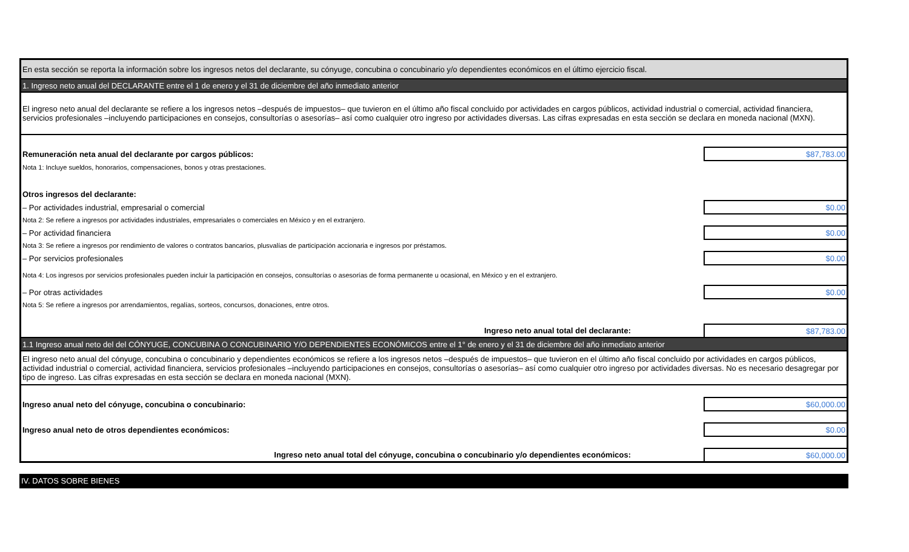| En esta sección se reporta la información sobre los ingresos netos del declarante, su cónyuge, concubina o concubinario y/o dependientes económicos en el último ejercicio fiscal. | |
| 1. Ingreso neto anual del DECLARANTE entre el 1 de enero y el 31 de diciembre del año inmediato anterior | |
| El ingreso neto anual del declarante se refiere a los ingresos netos –después de impuestos– que tuvieron en el último año fiscal concluido por actividades en cargos públicos, actividad industrial o comercial, actividad financiera, servicios profesionales –incluyendo participaciones en consejos, consultorías o asesorías– así como cualquier otro ingreso por actividades diversas. Las cifras expresadas en esta sección se declara en moneda nacional (MXN). | |
| Remuneración neta anual del declarante por cargos públicos: | $87,783.00 |
| Nota 1: Incluye sueldos, honorarios, compensaciones, bonos y otras prestaciones. | |
| Otros ingresos del declarante: | |
| – Por actividades industrial, empresarial o comercial | $0.00 |
| Nota 2: Se refiere a ingresos por actividades industriales, empresariales o comerciales en México y en el extranjero. | |
| – Por actividad financiera | $0.00 |
| Nota 3: Se refiere a ingresos por rendimiento de valores o contratos bancarios, plusvalías de participación accionaria e ingresos por préstamos. | |
| – Por servicios profesionales | $0.00 |
| Nota 4: Los ingresos por servicios profesionales pueden incluir la participación en consejos, consultorías o asesorías de forma permanente u ocasional, en México y en el extranjero. | |
| – Por otras actividades | $0.00 |
| Nota 5: Se refiere a ingresos por arrendamientos, regalías, sorteos, concursos, donaciones, entre otros. | |
| Ingreso neto anual total del declarante: | $87,783.00 |
| 1.1 Ingreso anual neto del del CÓNYUGE, CONCUBINA O CONCUBINARIO Y/O DEPENDIENTES ECONÓMICOS entre el 1° de enero y el 31 de diciembre del año inmediato anterior | |
| El ingreso neto anual del cónyuge, concubina o concubinario y dependientes económicos se refiere a los ingresos netos –después de impuestos– que tuvieron en el último año fiscal concluido por actividades en cargos públicos, actividad industrial o comercial, actividad financiera, servicios profesionales –incluyendo participaciones en consejos, consultorías o asesorías– así como cualquier otro ingreso por actividades diversas. No es necesario desagregar por tipo de ingreso. Las cifras expresadas en esta sección se declara en moneda nacional (MXN). | |
| Ingreso anual neto del cónyuge, concubina o concubinario: | $60,000.00 |
| Ingreso anual neto de otros dependientes económicos: | $0.00 |
| Ingreso neto anual total del cónyuge, concubina o concubinario y/o dependientes económicos: | $60,000.00 |
IV. DATOS SOBRE BIENES